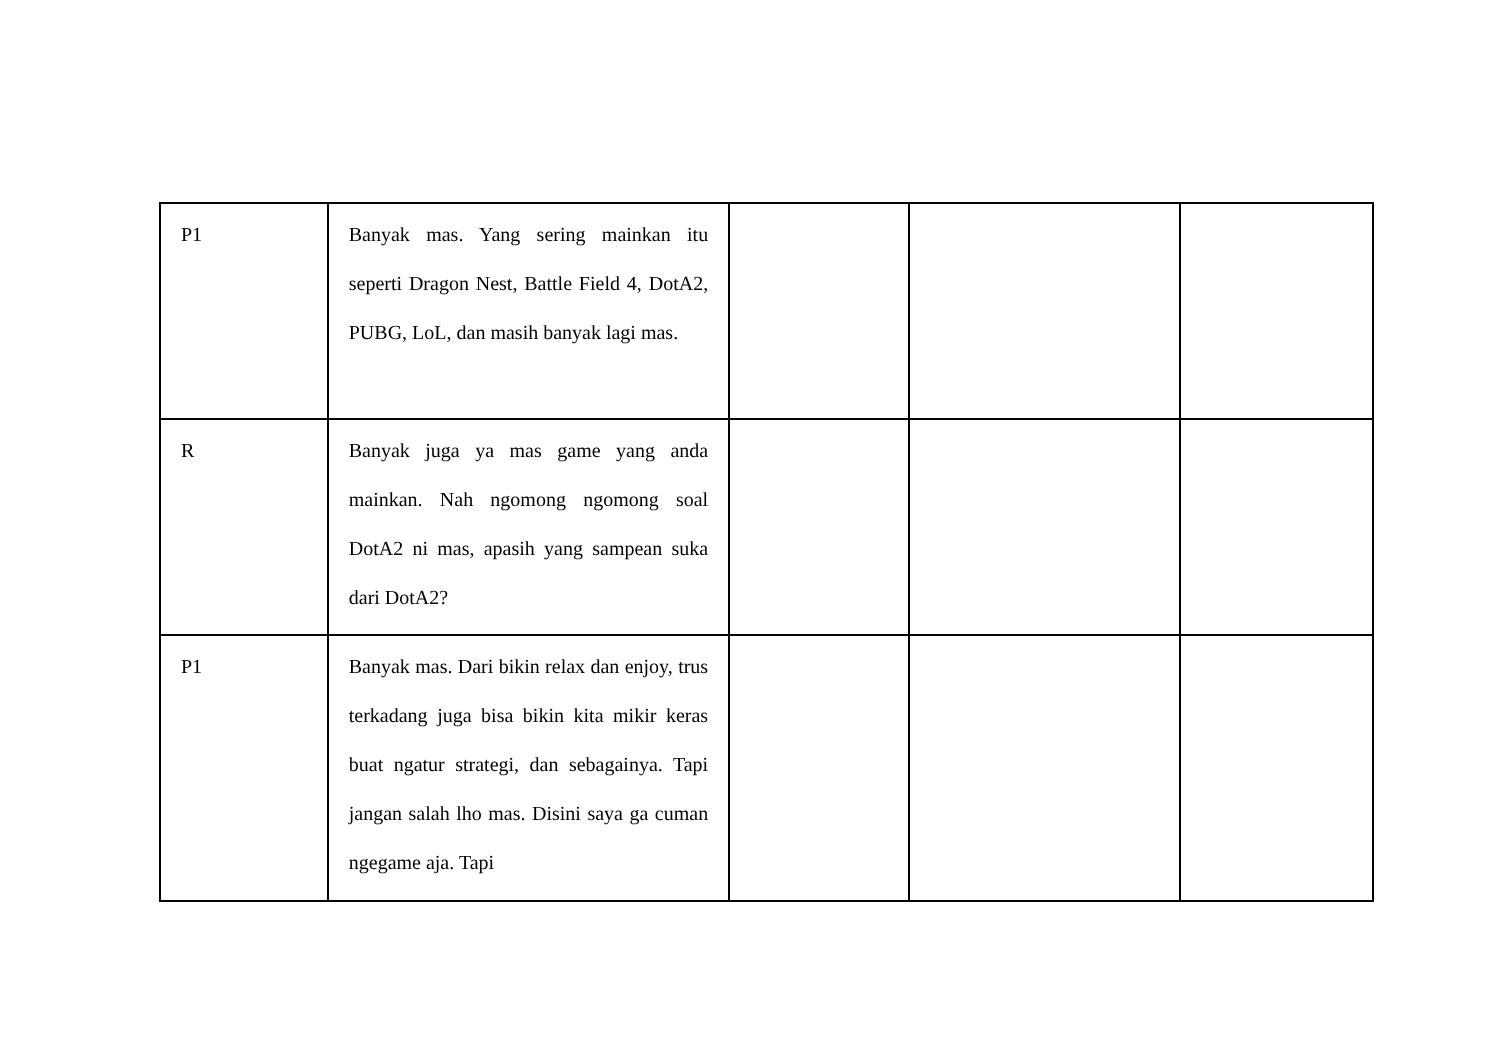| P1 | Banyak mas. Yang sering mainkan itu seperti Dragon Nest, Battle Field 4, DotA2, PUBG, LoL, dan masih banyak lagi mas. | | | |
| R | Banyak juga ya mas game yang anda mainkan. Nah ngomong ngomong soal DotA2 ni mas, apasih yang sampean suka dari DotA2? | | | |
| P1 | Banyak mas. Dari bikin relax dan enjoy, trus terkadang juga bisa bikin kita mikir keras buat ngatur strategi, dan sebagainya. Tapi jangan salah lho mas. Disini saya ga cuman ngegame aja. Tapi | | | |